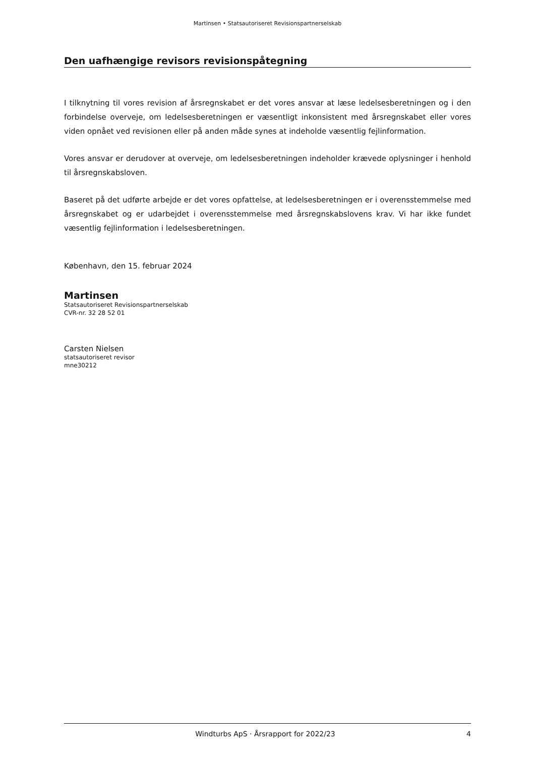Martinsen • Statsautoriseret Revisionspartnerselskab
Den uafhængige revisors revisionspåtegning
I tilknytning til vores revision af årsregnskabet er det vores ansvar at læse ledelsesberetningen og i den forbindelse overveje, om ledelsesberetningen er væsentligt inkonsistent med årsregnskabet eller vores viden opnået ved revisionen eller på anden måde synes at indeholde væsentlig fejlinformation.
Vores ansvar er derudover at overveje, om ledelsesberetningen indeholder krævede oplysninger i henhold til årsregnskabsloven.
Baseret på det udførte arbejde er det vores opfattelse, at ledelsesberetningen er i overensstemmelse med årsregnskabet og er udarbejdet i overensstemmelse med årsregnskabslovens krav. Vi har ikke fundet væsentlig fejlinformation i ledelsesberetningen.
København, den 15. februar 2024
Martinsen
Statsautoriseret Revisionspartnerselskab
CVR-nr. 32 28 52 01
Carsten Nielsen
statsautoriseret revisor
mne30212
Windturbs ApS · Årsrapport for 2022/23 4